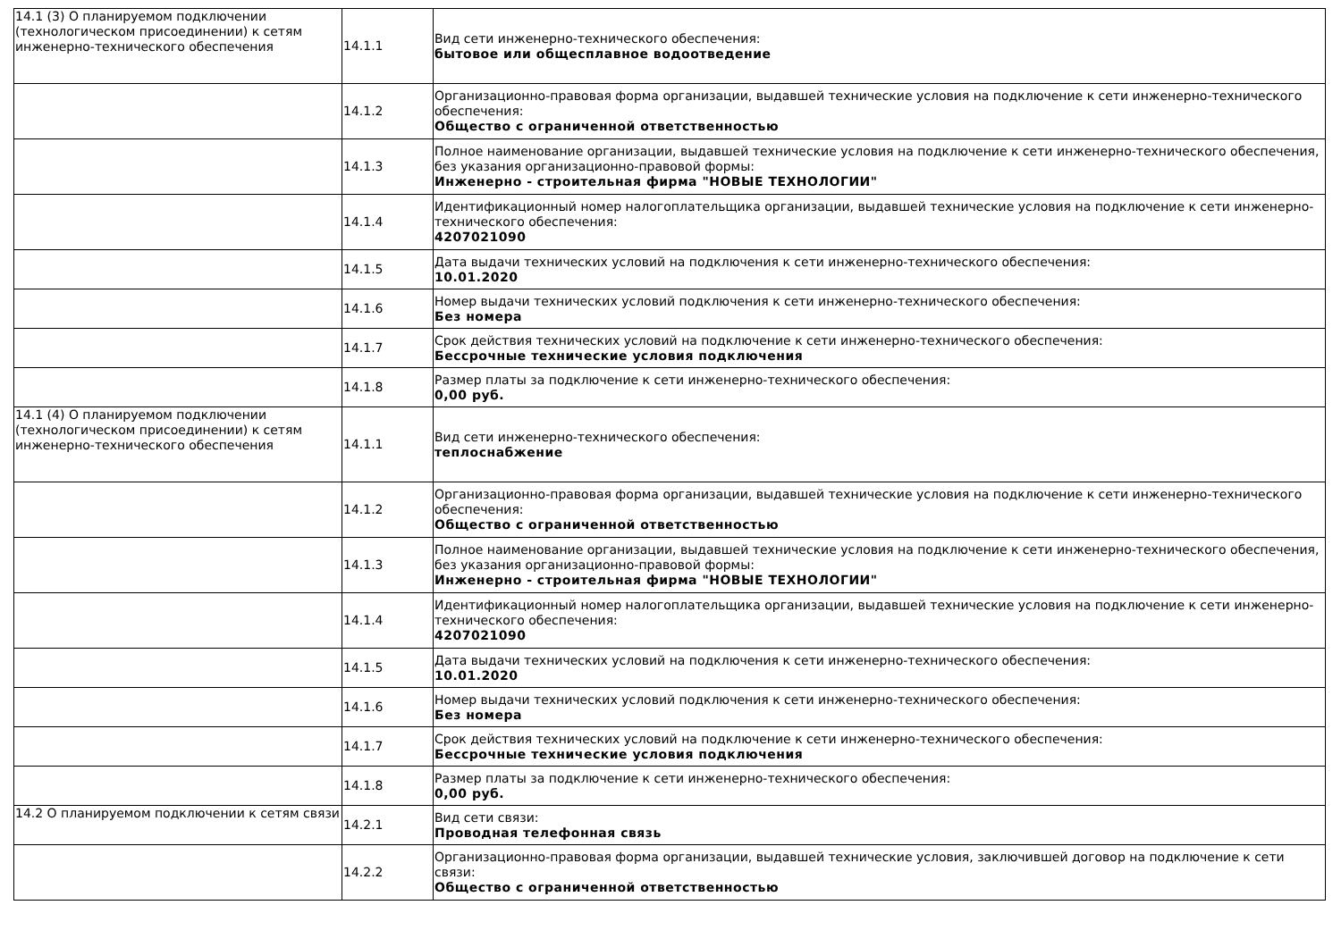| 14.1 (3) О планируемом подключении (технологическом присоединении) к сетям инженерно-технического обеспечения | 14.1.1 | Вид сети инженерно-технического обеспечения: бытовое или общесплавное водоотведение |
| | 14.1.2 | Организационно-правовая форма организации, выдавшей технические условия на подключение к сети инженерно-технического обеспечения: Общество с ограниченной ответственностью |
| | 14.1.3 | Полное наименование организации, выдавшей технические условия на подключение к сети инженерно-технического обеспечения, без указания организационно-правовой формы: Инженерно - строительная фирма "НОВЫЕ ТЕХНОЛОГИИ" |
| | 14.1.4 | Идентификационный номер налогоплательщика организации, выдавшей технические условия на подключение к сети инженерно-технического обеспечения: 4207021090 |
| | 14.1.5 | Дата выдачи технических условий на подключения к сети инженерно-технического обеспечения: 10.01.2020 |
| | 14.1.6 | Номер выдачи технических условий подключения к сети инженерно-технического обеспечения: Без номера |
| | 14.1.7 | Срок действия технических условий на подключение к сети инженерно-технического обеспечения: Бессрочные технические условия подключения |
| | 14.1.8 | Размер платы за подключение к сети инженерно-технического обеспечения: 0,00 руб. |
| 14.1 (4) О планируемом подключении (технологическом присоединении) к сетям инженерно-технического обеспечения | 14.1.1 | Вид сети инженерно-технического обеспечения: теплоснабжение |
| | 14.1.2 | Организационно-правовая форма организации, выдавшей технические условия на подключение к сети инженерно-технического обеспечения: Общество с ограниченной ответственностью |
| | 14.1.3 | Полное наименование организации, выдавшей технические условия на подключение к сети инженерно-технического обеспечения, без указания организационно-правовой формы: Инженерно - строительная фирма "НОВЫЕ ТЕХНОЛОГИИ" |
| | 14.1.4 | Идентификационный номер налогоплательщика организации, выдавшей технические условия на подключение к сети инженерно-технического обеспечения: 4207021090 |
| | 14.1.5 | Дата выдачи технических условий на подключения к сети инженерно-технического обеспечения: 10.01.2020 |
| | 14.1.6 | Номер выдачи технических условий подключения к сети инженерно-технического обеспечения: Без номера |
| | 14.1.7 | Срок действия технических условий на подключение к сети инженерно-технического обеспечения: Бессрочные технические условия подключения |
| | 14.1.8 | Размер платы за подключение к сети инженерно-технического обеспечения: 0,00 руб. |
| 14.2 О планируемом подключении к сетям связи | 14.2.1 | Вид сети связи: Проводная телефонная связь |
| | 14.2.2 | Организационно-правовая форма организации, выдавшей технические условия, заключившей договор на подключение к сети связи: Общество с ограниченной ответственностью |